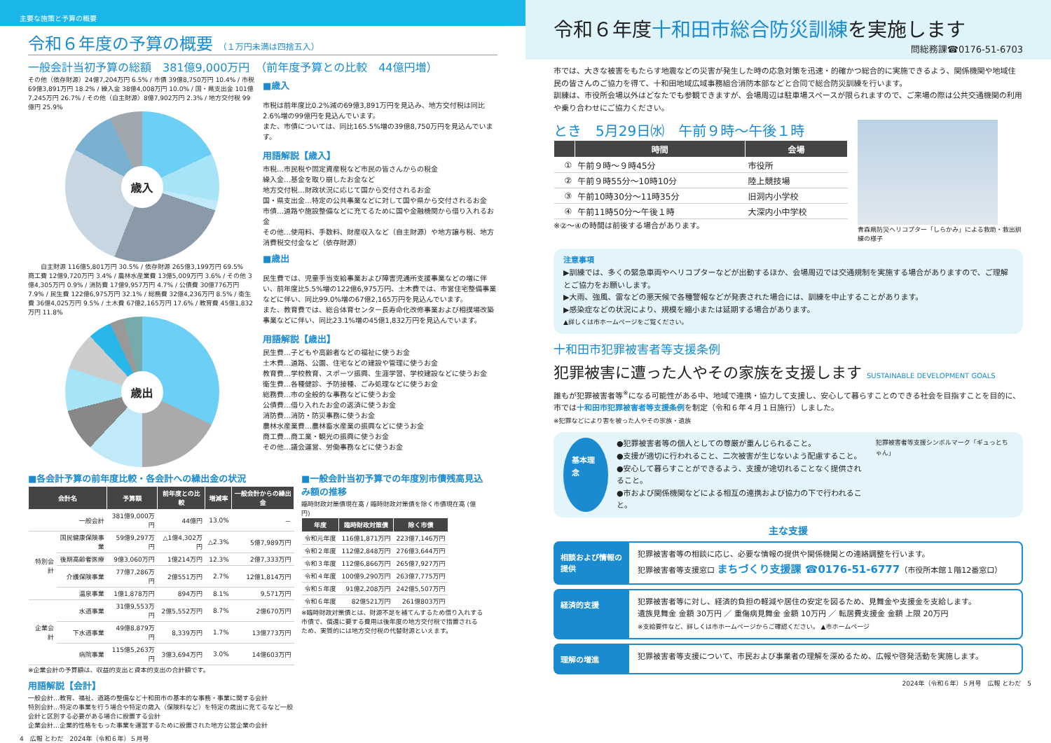主要な施策と予算の概要
令和６年度の予算の概要 （１万円未満は四捨五入）
一般会計当初予算の総額　381億9,000万円　（前年度予算との比較　44億円増）
その他（依存財源）24億7,204万円 6.5% / 市債 39億8,750万円 10.4% / 市税 69億3,891万円 18.2% / 繰入金 38億4,008万円 10.0% / 国・県支出金 101億7,245万円 26.7% / その他（自主財源）8億7,902万円 2.3% / 地方交付税 99億円 25.9%
歳入
自主財源 116億5,801万円 30.5% / 依存財源 265億3,199万円 69.5%
商工費 12億9,720万円 3.4% / 農林水産業費 13億5,009万円 3.6% / その他 3億4,305万円 0.9% / 消防費 17億9,957万円 4.7% / 公債費 30億776万円 7.9% / 民生費 122億6,975万円 32.1% / 総務費 32億4,236万円 8.5% / 衛生費 36億4,025万円 9.5% / 土木費 67億2,165万円 17.6% / 教育費 45億1,832万円 11.8%
歳出
■歳入
市税は前年度比0.2%減の69億3,891万円を見込み、地方交付税は同比2.6%増の99億円を見込んでいます。
また、市債については、同比165.5%増の39億8,750万円を見込んでいます。
用語解説【歳入】
市税…市民税や固定資産税など市民の皆さんからの税金
繰入金…基金を取り崩したお金など
地方交付税…財政状況に応じて国から交付されるお金
国・県支出金…特定の公共事業などに対して国や県から交付されるお金
市債…道路や施設整備などに充てるために国や金融機関から借り入れるお金
その他…使用料、手数料、財産収入など（自主財源）や地方譲与税、地方消費税交付金など（依存財源）
■歳出
民生費では、児童手当支給事業および障害児通所支援事業などの増に伴い、前年度比5.5%増の122億6,975万円、土木費では、市営住宅整備事業などに伴い、同比99.0%増の67億2,165万円を見込んでいます。
また、教育費では、総合体育センター長寿命化改修事業および相撲場改築事業などに伴い、同比23.1%増の45億1,832万円を見込んでいます。
用語解説【歳出】
民生費…子どもや高齢者などの福祉に使うお金
土木費…道路、公園、住宅などの建設や管理に使うお金
教育費…学校教育、スポーツ振興、生涯学習、学校建設などに使うお金
衛生費…各種健診、予防接種、ごみ処理などに使うお金
総務費…市の全般的な事務などに使うお金
公債費…借り入れたお金の返済に使うお金
消防費…消防・防災事務に使うお金
農林水産業費…農林畜水産業の振興などに使うお金
商工費…商工業・観光の振興に使うお金
その他…議会運営、労働事務などに使うお金
■各会計予算の前年度比較・各会計への繰出金の状況
| 会計名 | | 予算額 | 前年度との比較 | 増減率 | 一般会計からの繰出金 |
| --- | --- | --- | --- | --- | --- |
| 一般会計 | | 381億9,000万円 | 44億円 | 13.0% | － |
| 特別会計 | 国民健康保険事業 | 59億9,297万円 | △1億4,302万円 | △2.3% | 5億7,989万円 |
| | 後期高齢者医療 | 9億3,060万円 | 1億214万円 | 12.3% | 2億7,333万円 |
| | 介護保険事業 | 77億7,286万円 | 2億551万円 | 2.7% | 12億1,814万円 |
| | 温泉事業 | 1億1,878万円 | 894万円 | 8.1% | 9,571万円 |
| 企業会計 | 水道事業 | 31億9,553万円 | 2億5,552万円 | 8.7% | 2億670万円 |
| | 下水道事業 | 49億8,879万円 | 8,339万円 | 1.7% | 13億773万円 |
| | 病院事業 | 115億5,263万円 | 3億3,694万円 | 3.0% | 14億603万円 |
※企業会計の予算額は、収益的支出と資本的支出の合計額です。
用語解説【会計】
一般会計…教育、福祉、道路の整備など十和田市の基本的な事務・事業に関する会計
特別会計…特定の事業を行う場合や特定の歳入（保険料など）を特定の歳出に充てるなど一般会計と区別する必要がある場合に設置する会計
企業会計…企業的性格をもった事業を運営するために設置された地方公営企業の会計
■一般会計当初予算での年度別市債残高見込み額の推移
臨時財政対策債現在高 / 臨時財政対策債を除く市債現在高 (億円)
| 年度 | 臨時財政対策債 | 除く市債 |
| --- | --- | --- |
| 令和元年度 | 116億1,871万円 | 223億7,146万円 |
| 令和２年度 | 112億2,848万円 | 276億3,644万円 |
| 令和３年度 | 112億6,866万円 | 265億7,927万円 |
| 令和４年度 | 100億9,290万円 | 263億7,775万円 |
| 令和５年度 | 91億2,208万円 | 242億5,507万円 |
| 令和６年度 | 82億521万円 | 261億803万円 |
※臨時財政対策債とは、財源不足を補てんするため借り入れする市債で、償還に要する費用は後年度の地方交付税で措置されるため、実質的には地方交付税の代替財源といえます。
4　広報 とわだ　2024年（令和６年）５月号
令和６年度十和田市総合防災訓練を実施します
問総務課☎0176-51-6703
市では、大きな被害をもたらす地震などの災害が発生した時の応急対策を迅速・的確かつ総合的に実施できるよう、関係機関や地域住民の皆さんのご協力を得て、十和田地域広域事務組合消防本部などと合同で総合防災訓練を行います。
訓練は、市役所会場以外はどなたでも参観できますが、会場周辺は駐車場スペースが限られますので、ご来場の際は公共交通機関の利用や乗り合わせにご協力ください。
とき　5月29日㈬　午前９時～午後１時
| | 時間 | 会場 |
| --- | --- | --- |
| ① | 午前９時～９時45分 | 市役所 |
| ② | 午前９時55分～10時10分 | 陸上競技場 |
| ③ | 午前10時30分～11時35分 | 旧洞内小学校 |
| ④ | 午前11時50分～午後１時 | 大深内小中学校 |
※②～④の時間は前後する場合があります。
青森県防災ヘリコプター「しらかみ」による救助・救出訓練の様子
注意事項
▶訓練では、多くの緊急車両やヘリコプターなどが出動するほか、会場周辺では交通規制を実施する場合がありますので、ご理解とご協力をお願いします。
▶大雨、強風、雷などの悪天候で各種警報などが発表された場合には、訓練を中止することがあります。
▶感染症などの状況により、規模を縮小または延期する場合があります。
▲詳しくは市ホームページをご覧ください。
十和田市犯罪被害者等支援条例
犯罪被害に遭った人やその家族を支援します SUSTAINABLE DEVELOPMENT GOALS
誰もが犯罪被害者等<sup>※</sup>になる可能性がある中、地域で連携・協力して支援し、安心して暮らすことのできる社会を目指すことを目的に、市では十和田市犯罪被害者等支援条例を制定（令和６年４月１日施行）しました。
※犯罪などにより害を被った人やその家族・遺族
基本理念
●犯罪被害者等の個人としての尊厳が重んじられること。
●支援が適切に行われること、二次被害が生じないよう配慮すること。
●安心して暮らすことができるよう、支援が途切れることなく提供されること。
●市および関係機関などによる相互の連携および協力の下で行われること。
犯罪被害者等支援シンボルマーク「ギュっとちゃん」
主な支援
相談および情報の提供
犯罪被害者等の相談に応じ、必要な情報の提供や関係機関との連絡調整を行います。
犯罪被害者等支援窓口 まちづくり支援課 ☎0176-51-6777（市役所本館１階12番窓口）
経済的支援
犯罪被害者等に対し、経済的負担の軽減や居住の安定を図るため、見舞金や支援金を支給します。
遺族見舞金 金額 30万円 ／ 重傷病見舞金 金額 10万円 ／ 転居費支援金 金額 上限 20万円
※支給要件など、詳しくは市ホームページからご確認ください。 ▲市ホームページ
理解の増進
犯罪被害者等支援について、市民および事業者の理解を深めるため、広報や啓発活動を実施します。
2024年（令和６年）５月号　広報 とわだ　5